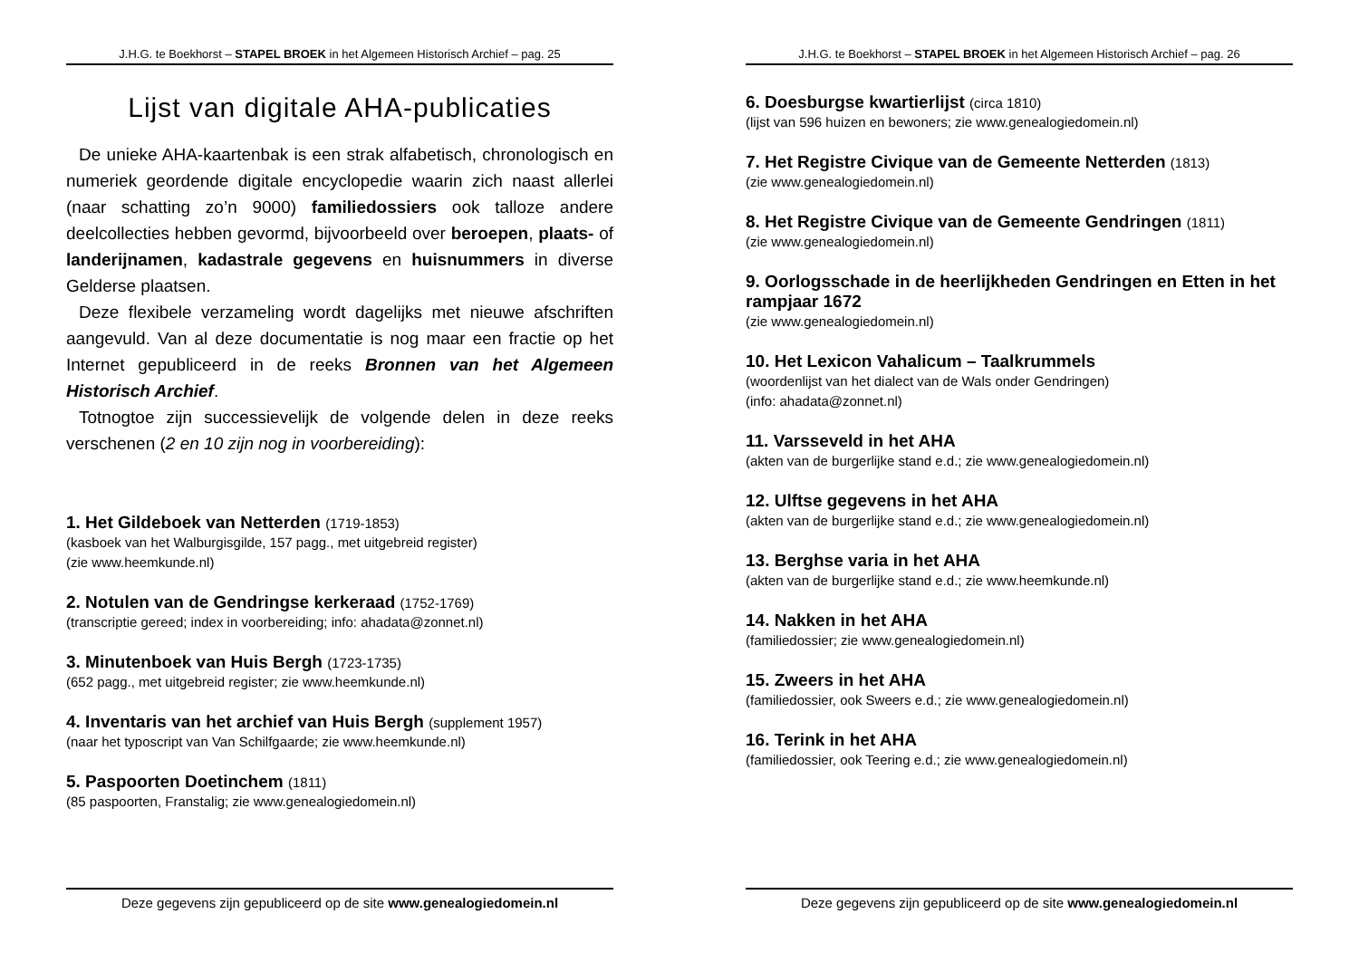J.H.G. te Boekhorst – STAPEL BROEK in het Algemeen Historisch Archief – pag. 25
Lijst van digitale AHA-publicaties
De unieke AHA-kaartenbak is een strak alfabetisch, chronologisch en numeriek geordende digitale encyclopedie waarin zich naast allerlei (naar schatting zo’n 9000) familiedossiers ook talloze andere deelcollecties hebben gevormd, bijvoorbeeld over beroepen, plaats- of landerijnamen, kadastrale gegevens en huisnummers in diverse Gelderse plaatsen.
Deze flexibele verzameling wordt dagelijks met nieuwe afschriften aangevuld. Van al deze documentatie is nog maar een fractie op het Internet gepubliceerd in de reeks Bronnen van het Algemeen Historisch Archief.
Totnogtoe zijn successievelijk de volgende delen in deze reeks verschenen (2 en 10 zijn nog in voorbereiding):
1. Het Gildeboek van Netterden (1719-1853)
(kasboek van het Walburgisgilde, 157 pagg., met uitgebreid register)
(zie www.heemkunde.nl)
2. Notulen van de Gendringse kerkeraad (1752-1769)
(transcriptie gereed; index in voorbereiding; info: ahadata@zonnet.nl)
3. Minutenboek van Huis Bergh (1723-1735)
(652 pagg., met uitgebreid register; zie www.heemkunde.nl)
4. Inventaris van het archief van Huis Bergh (supplement 1957)
(naar het typoscript van Van Schilfgaarde; zie www.heemkunde.nl)
5. Paspoorten Doetinchem (1811)
(85 paspoorten, Franstalig; zie www.genealogiedomein.nl)
Deze gegevens zijn gepubliceerd op de site www.genealogiedomein.nl
J.H.G. te Boekhorst – STAPEL BROEK in het Algemeen Historisch Archief – pag. 26
6. Doesburgse kwartierlijst (circa 1810)
(lijst van 596 huizen en bewoners; zie www.genealogiedomein.nl)
7. Het Registre Civique van de Gemeente Netterden (1813)
(zie www.genealogiedomein.nl)
8. Het Registre Civique van de Gemeente Gendringen (1811)
(zie www.genealogiedomein.nl)
9. Oorlogsschade in de heerlijkheden Gendringen en Etten in het rampjaar 1672
(zie www.genealogiedomein.nl)
10. Het Lexicon Vahalicum – Taalkrummels
(woordenlijst van het dialect van de Wals onder Gendringen)
(info: ahadata@zonnet.nl)
11. Varsseveld in het AHA
(akten van de burgerlijke stand e.d.; zie www.genealogiedomein.nl)
12. Ulftse gegevens in het AHA
(akten van de burgerlijke stand e.d.; zie www.genealogiedomein.nl)
13. Berghse varia in het AHA
(akten van de burgerlijke stand e.d.; zie www.heemkunde.nl)
14. Nakken in het AHA
(familiedossier; zie www.genealogiedomein.nl)
15. Zweers in het AHA
(familiedossier, ook Sweers e.d.; zie www.genealogiedomein.nl)
16. Terink in het AHA
(familiedossier, ook Teering e.d.; zie www.genealogiedomein.nl)
Deze gegevens zijn gepubliceerd op de site www.genealogiedomein.nl